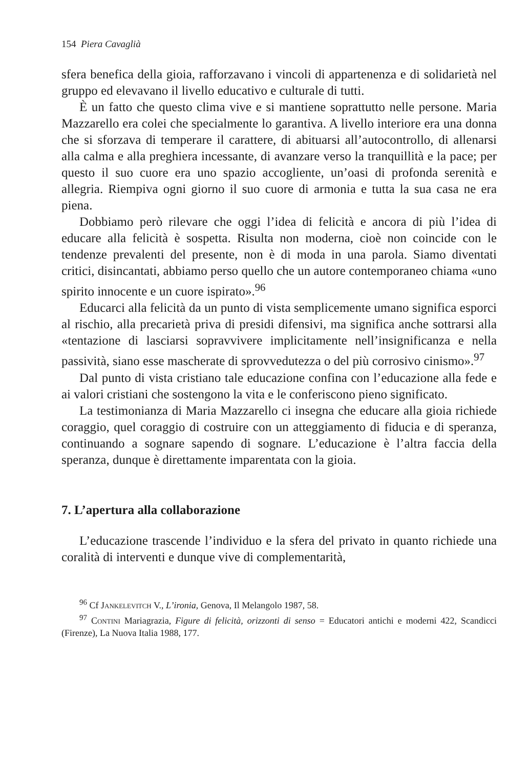154 Piera Cavaglià
sfera benefica della gioia, rafforzavano i vincoli di appartenenza e di solidarietà nel gruppo ed elevavano il livello educativo e culturale di tutti.
È un fatto che questo clima vive e si mantiene soprattutto nelle persone. Maria Mazzarello era colei che specialmente lo garantiva. A livello interiore era una donna che si sforzava di temperare il carattere, di abituarsi all’autocontrollo, di allenarsi alla calma e alla preghiera incessante, di avanzare verso la tranquillità e la pace; per questo il suo cuore era uno spazio accogliente, un’oasi di profonda serenità e allegria. Riempiva ogni giorno il suo cuore di armonia e tutta la sua casa ne era piena.
Dobbiamo però rilevare che oggi l’idea di felicità e ancora di più l’idea di educare alla felicità è sospetta. Risulta non moderna, cioè non coincide con le tendenze prevalenti del presente, non è di moda in una parola. Siamo diventati critici, disincantati, abbiamo perso quello che un autore contemporaneo chiama «uno spirito innocente e un cuore ispirato».<sup>96</sup>
Educarci alla felicità da un punto di vista semplicemente umano significa esporci al rischio, alla precarietà priva di presidi difensivi, ma significa anche sottrarsi alla «tentazione di lasciarsi sopravvivere implicitamente nell’insignificanza e nella passività, siano esse mascherate di sprovvedutezza o del più corrosivo cinismo».<sup>97</sup>
Dal punto di vista cristiano tale educazione confina con l’educazione alla fede e ai valori cristiani che sostengono la vita e le conferiscono pieno significato.
La testimonianza di Maria Mazzarello ci insegna che educare alla gioia richiede coraggio, quel coraggio di costruire con un atteggiamento di fiducia e di speranza, continuando a sognare sapendo di sognare. L’educazione è l’altra faccia della speranza, dunque è direttamente imparentata con la gioia.
7. L’apertura alla collaborazione
L’educazione trascende l’individuo e la sfera del privato in quanto richiede una coralità di interventi e dunque vive di complementarità,
<sup>96</sup> Cf Jankelevitch V., L’ironia, Genova, Il Melangolo 1987, 58.
<sup>97</sup> Contini Mariagrazia, Figure di felicità, orizzonti di senso = Educatori antichi e moderni 422, Scandicci (Firenze), La Nuova Italia 1988, 177.